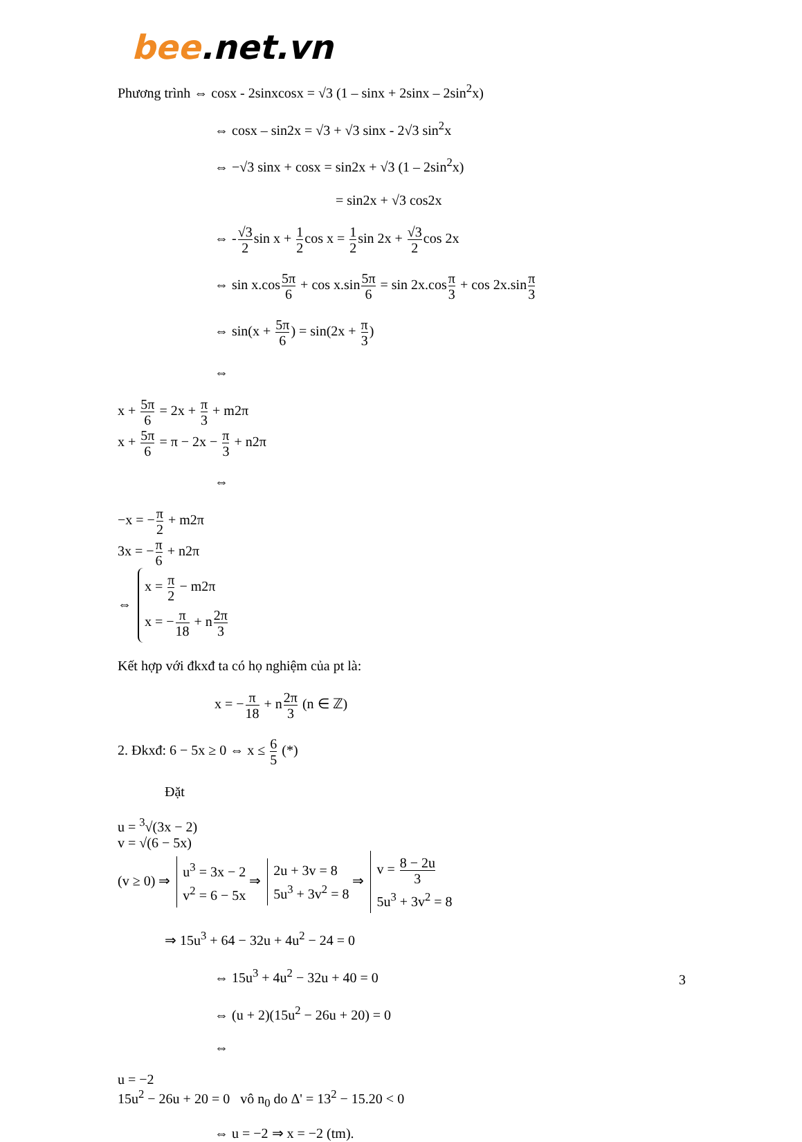bee.net.vn
Phương trình ⇔ cosx - 2sinxcosx = √3 (1 – sinx + 2sinx – 2sin<sup>2</sup>x)
⇔ cosx – sin2x = √3 + √3 sinx - 2√3 sin<sup>2</sup>x
⇔ −√3 sinx + cosx = sin2x + √3 (1 – 2sin<sup>2</sup>x)
= sin2x + √3 cos2x
⇔ -√3 2sin x + 1 2cos x = 1 2sin 2x + √3 2cos 2x
⇔ sin x.cos5π 6 + cos x.sin5π 6 = sin 2x.cosπ 3 + cos 2x.sinπ 3
⇔ sin(x + 5π 6) = sin(2x + π 3)
⇔
x + 5π 6 = 2x + π 3 + m2π
x + 5π 6 = π − 2x − π 3 + n2π
⇔
−x = −π 2 + m2π
3x = −π 6 + n2π
⇔
x = π 2 − m2π
x = −π 18 + n2π 3
Kết hợp với đkxđ ta có họ nghiệm của pt là:
x = −π 18 + n2π 3 (n ∈ ℤ)
2. Đkxđ: 6 − 5x ≥ 0 ⇔ x ≤ 6 5 (*)
Đặt
u = <sup>3</sup>√(3x − 2)
v = √(6 − 5x)
(v ≥ 0) ⇒
u<sup>3</sup> = 3x − 2
v<sup>2</sup> = 6 − 5x
⇒
2u + 3v = 8
5u<sup>3</sup> + 3v<sup>2</sup> = 8
⇒
v = 8 − 2u 3
5u<sup>3</sup> + 3v<sup>2</sup> = 8
⇒ 15u<sup>3</sup> + 64 − 32u + 4u<sup>2</sup> − 24 = 0
⇔ 15u<sup>3</sup> + 4u<sup>2</sup> − 32u + 40 = 0
⇔ (u + 2)(15u<sup>2</sup> − 26u + 20) = 0
⇔
u = −2
15u<sup>2</sup> − 26u + 20 = 0 vô n<sub>0</sub> do Δ' = 13<sup>2</sup> − 15.20 < 0
⇔ u = −2 ⇒ x = −2 (tm).
3